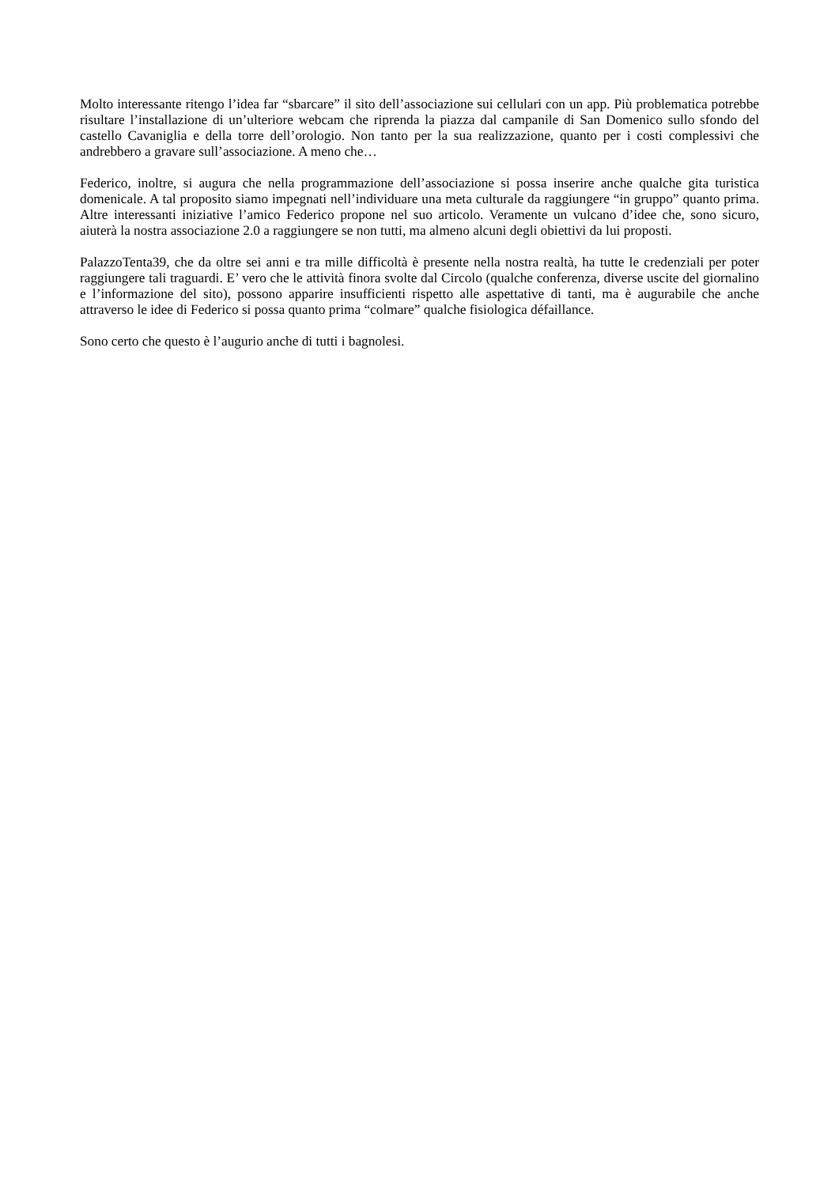Molto interessante ritengo l’idea far “sbarcare” il sito dell’associazione sui cellulari con un app. Più problematica potrebbe risultare l’installazione di un’ulteriore webcam che riprenda la piazza dal campanile di San Domenico sullo sfondo del castello Cavaniglia e della torre dell’orologio. Non tanto per la sua realizzazione, quanto per i costi complessivi che andrebbero a gravare sull’associazione. A meno che…
Federico, inoltre, si augura che nella programmazione dell’associazione si possa inserire anche qualche gita turistica domenicale. A tal proposito siamo impegnati nell’individuare una meta culturale da raggiungere “in gruppo” quanto prima. Altre interessanti iniziative l’amico Federico propone nel suo articolo. Veramente un vulcano d’idee che, sono sicuro, aiuterà la nostra associazione 2.0 a raggiungere se non tutti, ma almeno alcuni degli obiettivi da lui proposti.
PalazzoTenta39, che da oltre sei anni e tra mille difficoltà è presente nella nostra realtà, ha tutte le credenziali per poter raggiungere tali traguardi. E’ vero che le attività finora svolte dal Circolo (qualche conferenza, diverse uscite del giornalino e l’informazione del sito), possono apparire insufficienti rispetto alle aspettative di tanti, ma è augurabile che anche attraverso le idee di Federico si possa quanto prima “colmare” qualche fisiologica défaillance.
Sono certo che questo è l’augurio anche di tutti i bagnolesi.